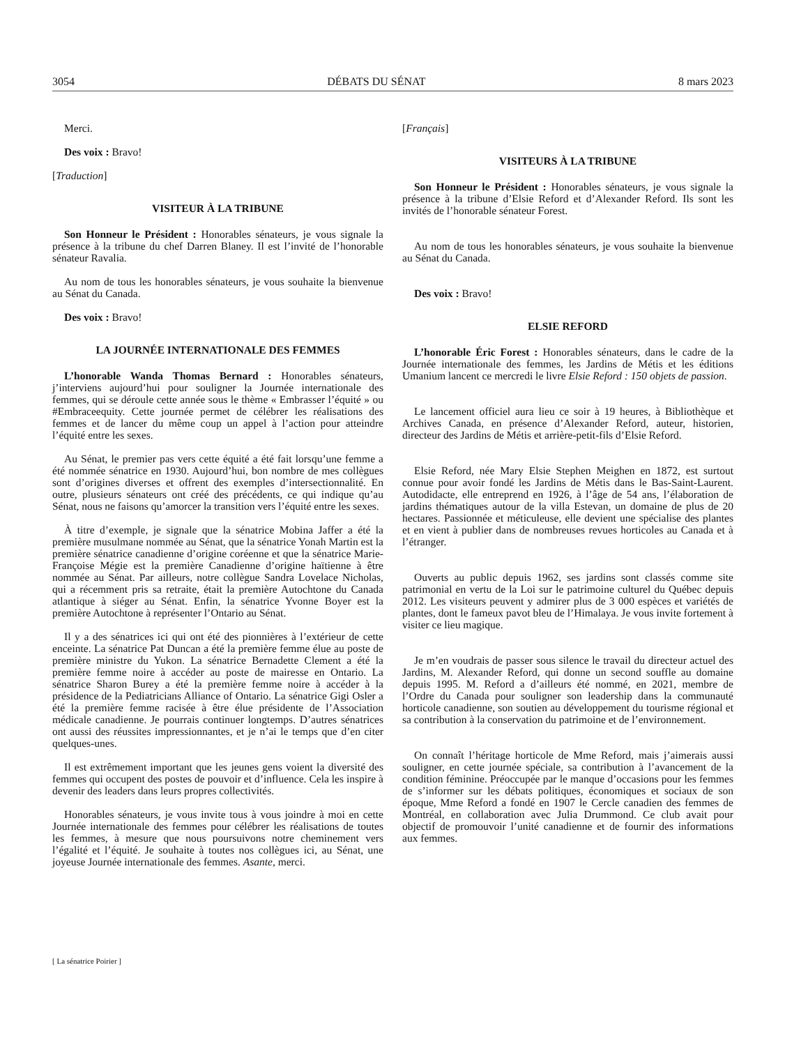3054 DÉBATS DU SÉNAT 8 mars 2023
Merci.
Des voix : Bravo!
[Traduction]
VISITEUR À LA TRIBUNE
Son Honneur le Président : Honorables sénateurs, je vous signale la présence à la tribune du chef Darren Blaney. Il est l’invité de l’honorable sénateur Ravalia.
Au nom de tous les honorables sénateurs, je vous souhaite la bienvenue au Sénat du Canada.
Des voix : Bravo!
LA JOURNÉE INTERNATIONALE DES FEMMES
L’honorable Wanda Thomas Bernard : Honorables sénateurs, j’interviens aujourd’hui pour souligner la Journée internationale des femmes, qui se déroule cette année sous le thème « Embrasser l’équité » ou #Embraceequity. Cette journée permet de célébrer les réalisations des femmes et de lancer du même coup un appel à l’action pour atteindre l’équité entre les sexes.
Au Sénat, le premier pas vers cette équité a été fait lorsqu’une femme a été nommée sénatrice en 1930. Aujourd’hui, bon nombre de mes collègues sont d’origines diverses et offrent des exemples d’intersectionnalité. En outre, plusieurs sénateurs ont créé des précédents, ce qui indique qu’au Sénat, nous ne faisons qu’amorcer la transition vers l’équité entre les sexes.
À titre d’exemple, je signale que la sénatrice Mobina Jaffer a été la première musulmane nommée au Sénat, que la sénatrice Yonah Martin est la première sénatrice canadienne d’origine coréenne et que la sénatrice Marie-Françoise Mégie est la première Canadienne d’origine haïtienne à être nommée au Sénat. Par ailleurs, notre collègue Sandra Lovelace Nicholas, qui a récemment pris sa retraite, était la première Autochtone du Canada atlantique à siéger au Sénat. Enfin, la sénatrice Yvonne Boyer est la première Autochtone à représenter l’Ontario au Sénat.
Il y a des sénatrices ici qui ont été des pionnières à l’extérieur de cette enceinte. La sénatrice Pat Duncan a été la première femme élue au poste de première ministre du Yukon. La sénatrice Bernadette Clement a été la première femme noire à accéder au poste de mairesse en Ontario. La sénatrice Sharon Burey a été la première femme noire à accéder à la présidence de la Pediatricians Alliance of Ontario. La sénatrice Gigi Osler a été la première femme racisée à être élue présidente de l’Association médicale canadienne. Je pourrais continuer longtemps. D’autres sénatrices ont aussi des réussites impressionnantes, et je n’ai le temps que d’en citer quelques-unes.
Il est extrêmement important que les jeunes gens voient la diversité des femmes qui occupent des postes de pouvoir et d’influence. Cela les inspire à devenir des leaders dans leurs propres collectivités.
Honorables sénateurs, je vous invite tous à vous joindre à moi en cette Journée internationale des femmes pour célébrer les réalisations de toutes les femmes, à mesure que nous poursuivons notre cheminement vers l’égalité et l’équité. Je souhaite à toutes nos collègues ici, au Sénat, une joyeuse Journée internationale des femmes. Asante, merci.
[Français]
VISITEURS À LA TRIBUNE
Son Honneur le Président : Honorables sénateurs, je vous signale la présence à la tribune d’Elsie Reford et d’Alexander Reford. Ils sont les invités de l’honorable sénateur Forest.
Au nom de tous les honorables sénateurs, je vous souhaite la bienvenue au Sénat du Canada.
Des voix : Bravo!
ELSIE REFORD
L’honorable Éric Forest : Honorables sénateurs, dans le cadre de la Journée internationale des femmes, les Jardins de Métis et les éditions Umanium lancent ce mercredi le livre Elsie Reford : 150 objets de passion.
Le lancement officiel aura lieu ce soir à 19 heures, à Bibliothèque et Archives Canada, en présence d’Alexander Reford, auteur, historien, directeur des Jardins de Métis et arrière-petit-fils d’Elsie Reford.
Elsie Reford, née Mary Elsie Stephen Meighen en 1872, est surtout connue pour avoir fondé les Jardins de Métis dans le Bas-Saint-Laurent. Autodidacte, elle entreprend en 1926, à l’âge de 54 ans, l’élaboration de jardins thématiques autour de la villa Estevan, un domaine de plus de 20 hectares. Passionnée et méticuleuse, elle devient une spécialise des plantes et en vient à publier dans de nombreuses revues horticoles au Canada et à l’étranger.
Ouverts au public depuis 1962, ses jardins sont classés comme site patrimonial en vertu de la Loi sur le patrimoine culturel du Québec depuis 2012. Les visiteurs peuvent y admirer plus de 3 000 espèces et variétés de plantes, dont le fameux pavot bleu de l’Himalaya. Je vous invite fortement à visiter ce lieu magique.
Je m’en voudrais de passer sous silence le travail du directeur actuel des Jardins, M. Alexander Reford, qui donne un second souffle au domaine depuis 1995. M. Reford a d’ailleurs été nommé, en 2021, membre de l’Ordre du Canada pour souligner son leadership dans la communauté horticole canadienne, son soutien au développement du tourisme régional et sa contribution à la conservation du patrimoine et de l’environnement.
On connaît l’héritage horticole de Mme Reford, mais j’aimerais aussi souligner, en cette journée spéciale, sa contribution à l’avancement de la condition féminine. Préoccupée par le manque d’occasions pour les femmes de s’informer sur les débats politiques, économiques et sociaux de son époque, Mme Reford a fondé en 1907 le Cercle canadien des femmes de Montréal, en collaboration avec Julia Drummond. Ce club avait pour objectif de promouvoir l’unité canadienne et de fournir des informations aux femmes.
[ La sénatrice Poirier ]